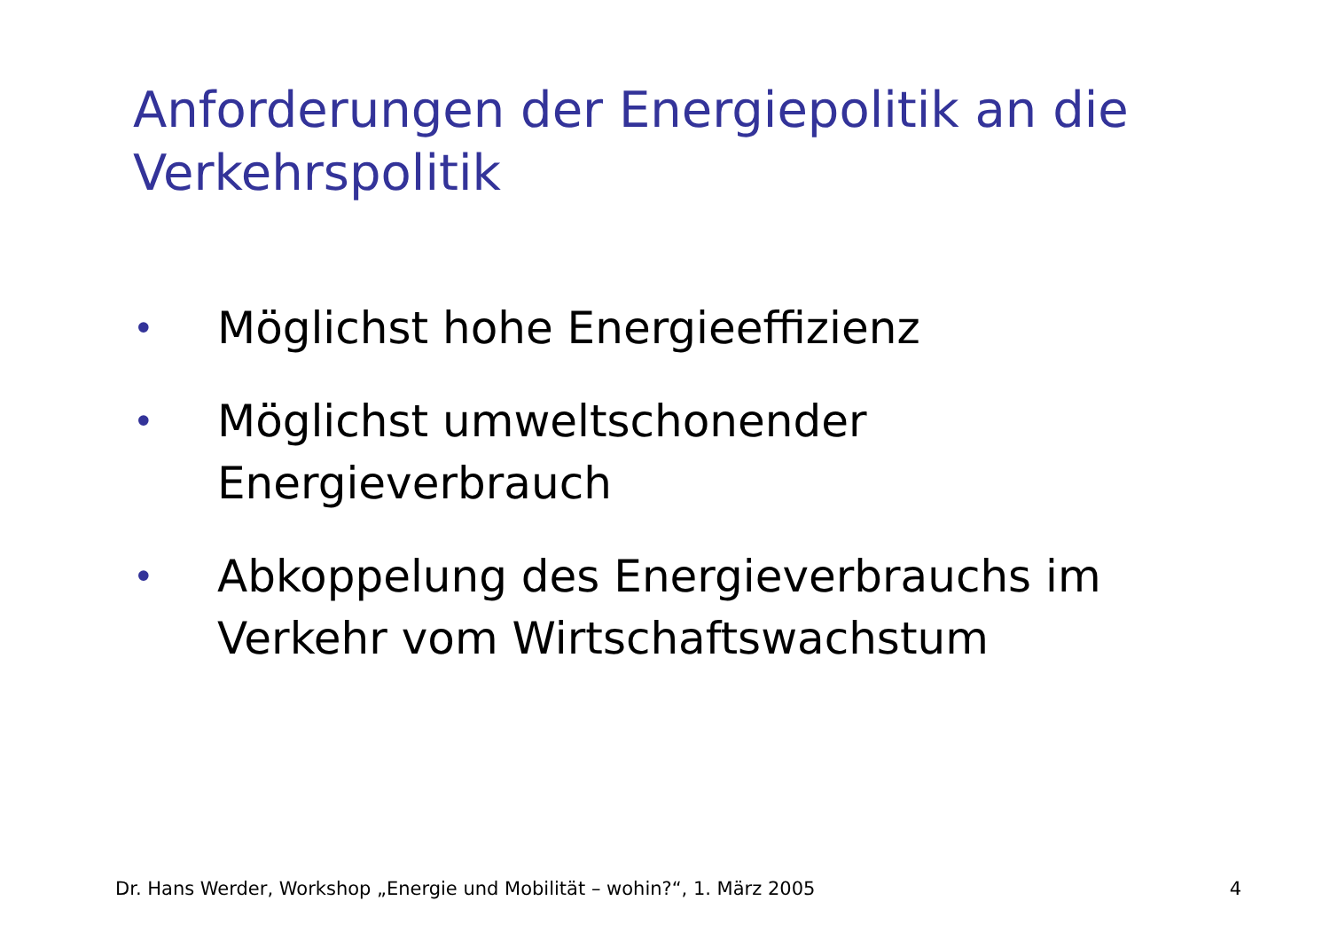Anforderungen der Energiepolitik an die Verkehrspolitik
• Möglichst hohe Energieeffizienz
• Möglichst umweltschonender Energieverbrauch
• Abkoppelung des Energieverbrauchs im Verkehr vom Wirtschaftswachstum
Dr. Hans Werder, Workshop „Energie und Mobilität – wohin?“, 1. März 2005 4